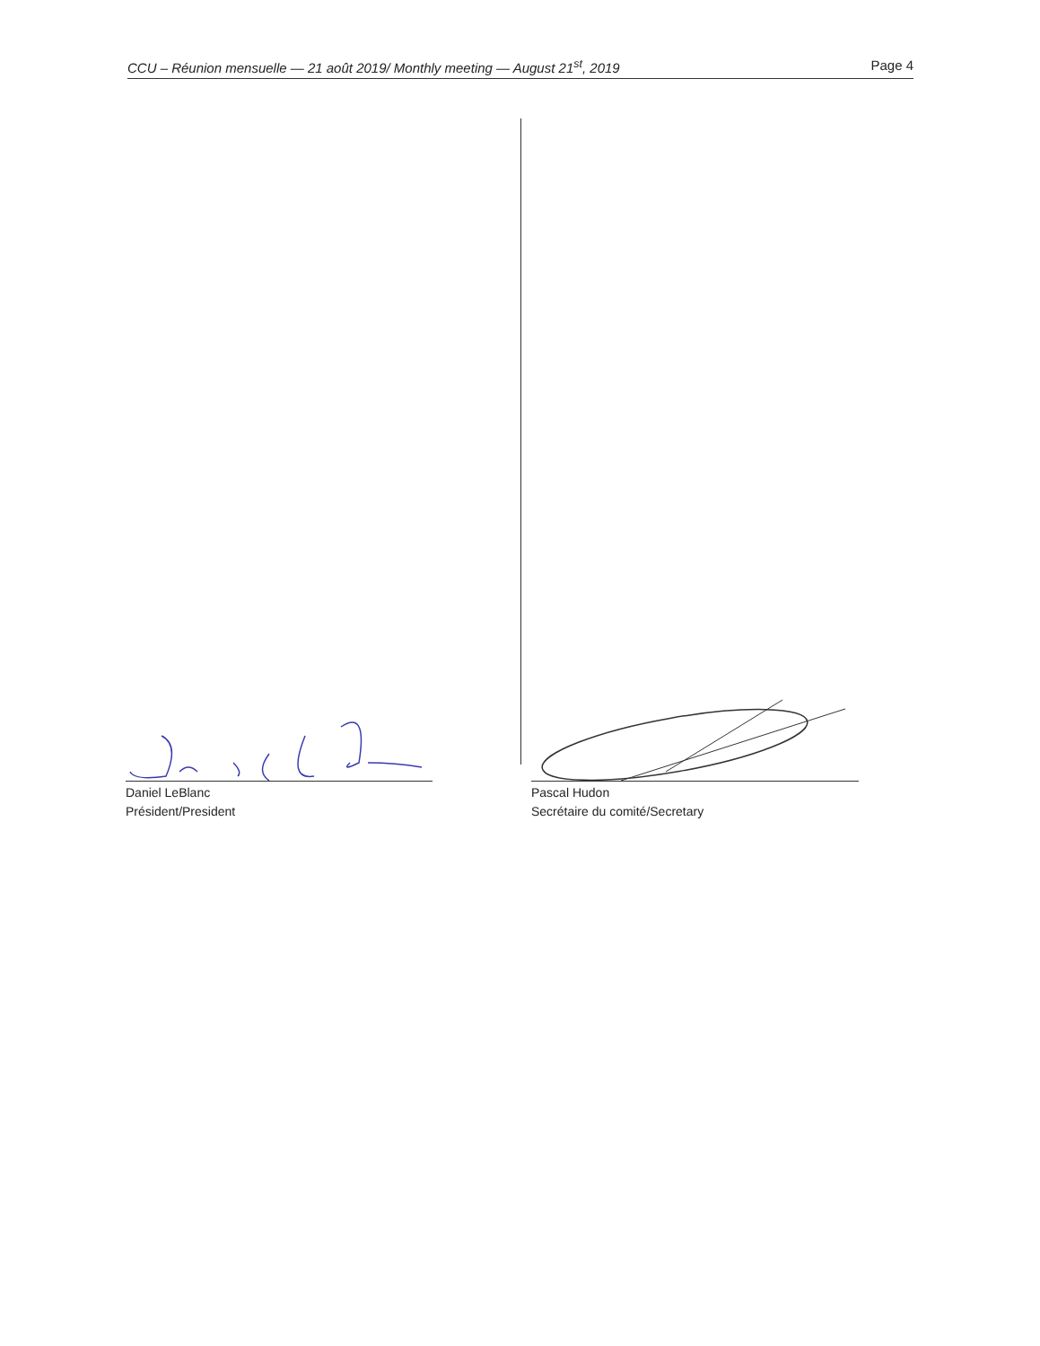CCU – Réunion mensuelle — 21 août 2019/ Monthly meeting — August 21<sup>st</sup>, 2019 Page 4
Daniel LeBlanc
Président/President
Pascal Hudon
Secrétaire du comité/Secretary